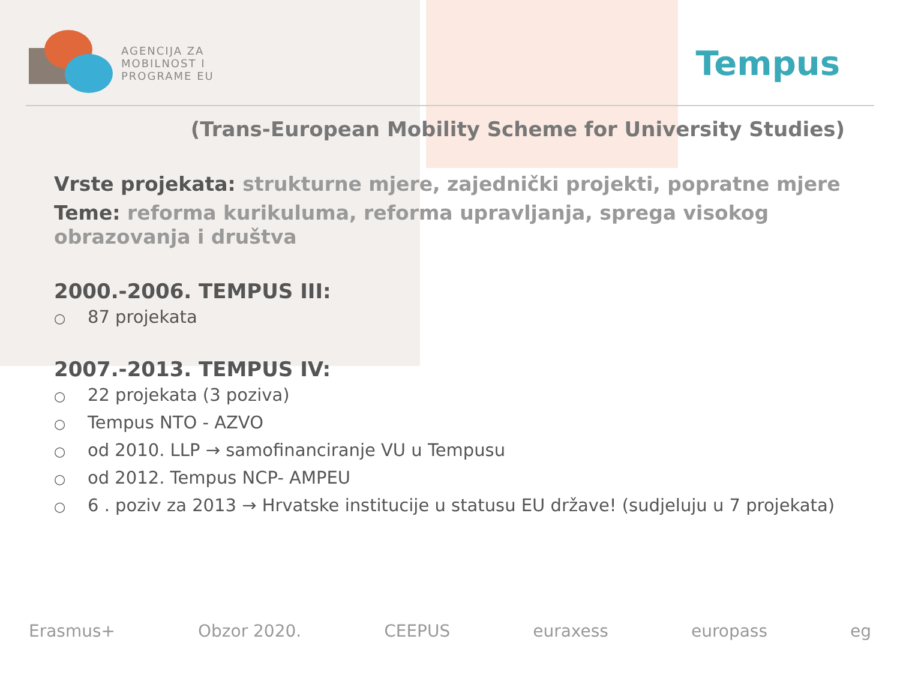AGENCIJA ZA
MOBILNOST I
PROGRAME EU
Tempus
(Trans-European Mobility Scheme for University Studies)
Vrste projekata: strukturne mjere, zajednički projekti, popratne mjere
Teme: reforma kurikuluma, reforma upravljanja, sprega visokog obrazovanja i društva
2000.-2006. TEMPUS III:
○ 87 projekata
2007.-2013. TEMPUS IV:
○ 22 projekata (3 poziva)
○ Tempus NTO - AZVO
○ od 2010. LLP → samofinanciranje VU u Tempusu
○ od 2012. Tempus NCP- AMPEU
○ 6 . poziv za 2013 → Hrvatske institucije u statusu EU države! (sudjeluju u 7 projekata)
Erasmus+ Obzor 2020. CEEPUS euraxess europass eg